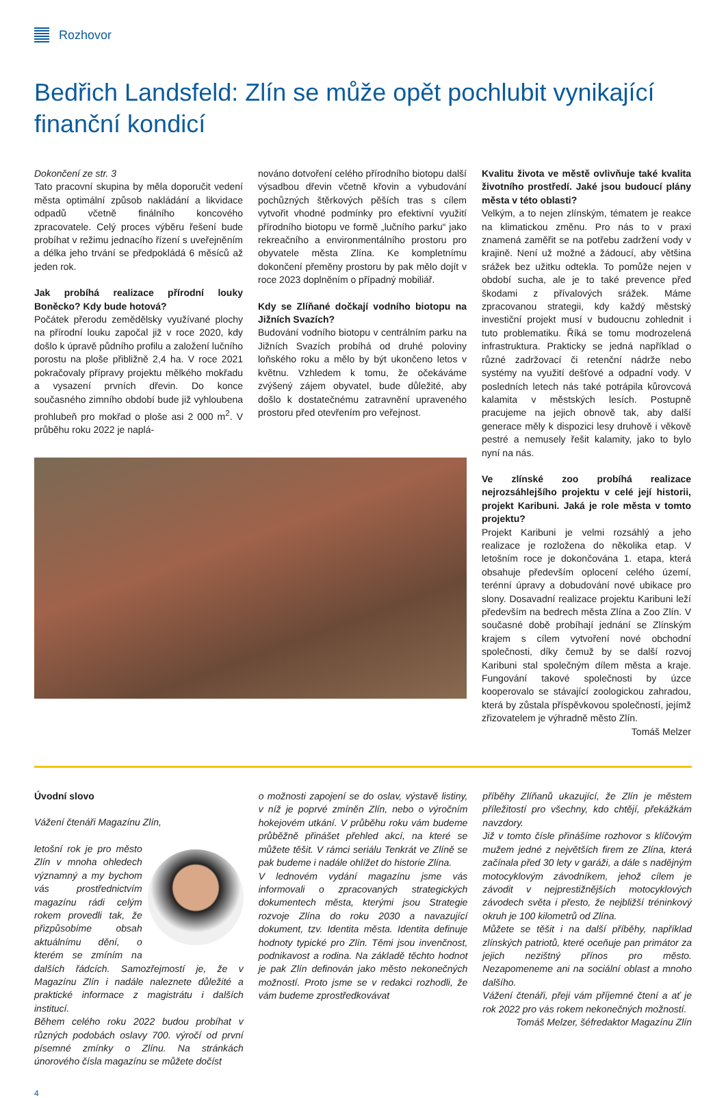Rozhovor
Bedřich Landsfeld: Zlín se může opět pochlubit vynikající finanční kondicí
Dokončení ze str. 3
Tato pracovní skupina by měla doporučit vedení města optimální způsob nakládání a likvidace odpadů včetně finálního koncového zpracovatele. Celý proces výběru řešení bude probíhat v režimu jednacího řízení s uveřejněním a délka jeho trvání se předpokládá 6 měsíců až jeden rok.
Jak probíhá realizace přírodní louky Boněcko? Kdy bude hotová?
Počátek přerodu zemědělsky využívané plochy na přírodní louku započal již v roce 2020, kdy došlo k úpravě půdního profilu a založení lučního porostu na ploše přibližně 2,4 ha. V roce 2021 pokračovaly přípravy projektu mělkého mokřadu a vysazení prvních dřevin. Do konce současného zimního období bude již vyhloubena prohlubeň pro mokřad o ploše asi 2 000 m<sup>2</sup>. V průběhu roku 2022 je naplá-
nováno dotvoření celého přírodního biotopu další výsadbou dřevin včetně křovin a vybudování pochůzných štěrkových pěších tras s cílem vytvořit vhodné podmínky pro efektivní využití přírodního biotopu ve formě „lučního parku“ jako rekreačního a environmentálního prostoru pro obyvatele města Zlína. Ke kompletnímu dokončení přeměny prostoru by pak mělo dojít v roce 2023 doplněním o případný mobiliář.
Kdy se Zlíňané dočkají vodního biotopu na Jižních Svazích?
Budování vodního biotopu v centrálním parku na Jižních Svazích probíhá od druhé poloviny loňského roku a mělo by být ukončeno letos v květnu. Vzhledem k tomu, že očekáváme zvýšený zájem obyvatel, bude důležité, aby došlo k dostatečnému zatravnění upraveného prostoru před otevřením pro veřejnost.
Kvalitu života ve městě ovlivňuje také kvalita životního prostředí. Jaké jsou budoucí plány města v této oblasti?
Velkým, a to nejen zlínským, tématem je reakce na klimatickou změnu. Pro nás to v praxi znamená zaměřit se na potřebu zadržení vody v krajině. Není už možné a žádoucí, aby většina srážek bez užitku odtekla. To pomůže nejen v období sucha, ale je to také prevence před škodami z přívalových srážek. Máme zpracovanou strategii, kdy každý městský investiční projekt musí v budoucnu zohlednit i tuto problematiku. Říká se tomu modrozelená infrastruktura. Prakticky se jedná například o různé zadržovací či retenční nádrže nebo systémy na využití dešťové a odpadní vody. V posledních letech nás také potrápila kůrovcová kalamita v městských lesích. Postupně pracujeme na jejich obnově tak, aby další generace měly k dispozici lesy druhově i věkově pestré a nemusely řešit kalamity, jako to bylo nyní na nás.
Ve zlínské zoo probíhá realizace nejrozsáhlejšího projektu v celé její historii, projekt Karibuni. Jaká je role města v tomto projektu?
Projekt Karibuni je velmi rozsáhlý a jeho realizace je rozložena do několika etap. V letošním roce je dokončována 1. etapa, která obsahuje především oplocení celého území, terénní úpravy a dobudování nové ubikace pro slony. Dosavadní realizace projektu Karibuni leží především na bedrech města Zlína a Zoo Zlín. V současné době probíhají jednání se Zlínským krajem s cílem vytvoření nové obchodní společnosti, díky čemuž by se další rozvoj Karibuni stal společným dílem města a kraje. Fungování takové společnosti by úzce kooperovalo se stávající zoologickou zahradou, která by zůstala příspěvkovou společností, jejímž zřizovatelem je výhradně město Zlín. Tomáš Melzer
Úvodní slovo
Vážení čtenáři Magazínu Zlín,
letošní rok je pro město Zlín v mnoha ohledech významný a my bychom vás prostřednictvím magazínu rádi celým rokem provedli tak, že přizpůsobíme obsah aktuálnímu dění, o kterém se zmíním na dalších řádcích. Samozřejmostí je, že v Magazínu Zlín i nadále naleznete důležité a praktické informace z magistrátu i dalších institucí.
Během celého roku 2022 budou probíhat v různých podobách oslavy 700. výročí od první písemné zmínky o Zlínu. Na stránkách únorového čísla magazínu se můžete dočíst
o možnosti zapojení se do oslav, výstavě listiny, v níž je poprvé zmíněn Zlín, nebo o výročním hokejovém utkání. V průběhu roku vám budeme průběžně přinášet přehled akcí, na které se můžete těšit. V rámci seriálu Tenkrát ve Zlíně se pak budeme i nadále ohlížet do historie Zlína.
V lednovém vydání magazínu jsme vás informovali o zpracovaných strategických dokumentech města, kterými jsou Strategie rozvoje Zlína do roku 2030 a navazující dokument, tzv. Identita města. Identita definuje hodnoty typické pro Zlín. Těmi jsou invenčnost, podnikavost a rodina. Na základě těchto hodnot je pak Zlín definován jako město nekonečných možností. Proto jsme se v redakci rozhodli, že vám budeme zprostředkovávat
příběhy Zlíňanů ukazující, že Zlín je městem příležitostí pro všechny, kdo chtějí, překážkám navzdory.
Již v tomto čísle přinášíme rozhovor s klíčovým mužem jedné z největších firem ze Zlína, která začínala před 30 lety v garáži, a dále s nadějným motocyklovým závodníkem, jehož cílem je závodit v nejprestižnějších motocyklových závodech světa i přesto, že nejbližší tréninkový okruh je 100 kilometrů od Zlína.
Můžete se těšit i na další příběhy, například zlínských patriotů, které oceňuje pan primátor za jejich nezištný přínos pro město. Nezapomeneme ani na sociální oblast a mnoho dalšího.
Vážení čtenáři, přeji vám příjemné čtení a ať je rok 2022 pro vás rokem nekonečných možností.
Tomáš Melzer, šéfredaktor Magazínu Zlín
4